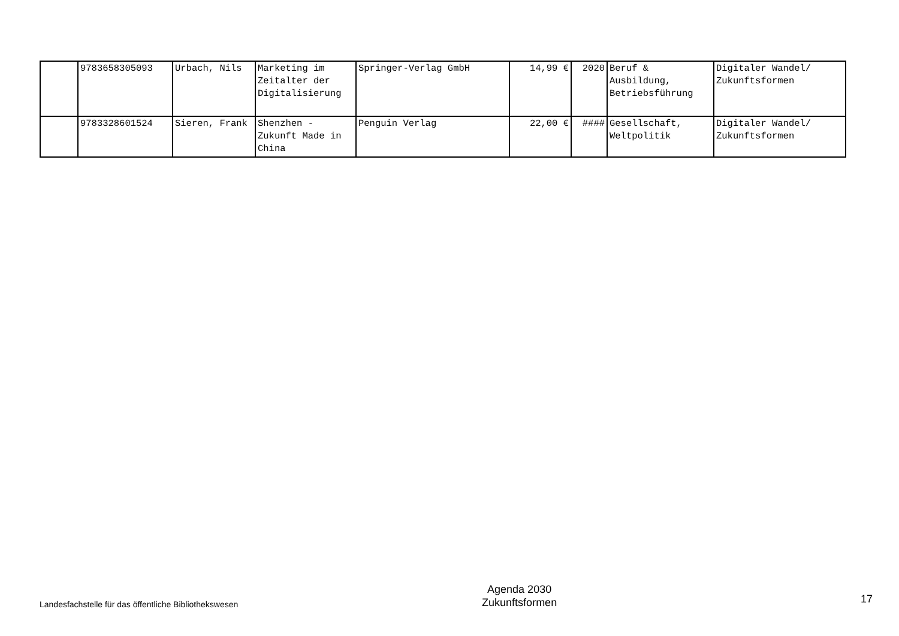| | 9783658305093 | Urbach, Nils | Marketing im Zeitalter der Digitalisierung | Springer-Verlag GmbH | 14,99 € | 2020 | Beruf & Ausbildung, Betriebsführung | Digitaler Wandel/ Zukunftsformen |
| | 9783328601524 | Sieren, Frank | Shenzhen - Zukunft Made in China | Penguin Verlag | 22,00 € | #### | Gesellschaft, Weltpolitik | Digitaler Wandel/ Zukunftsformen |
Landesfachstelle für das öffentliche Bibliothekswesen
Agenda 2030
Zukunftsformen
17